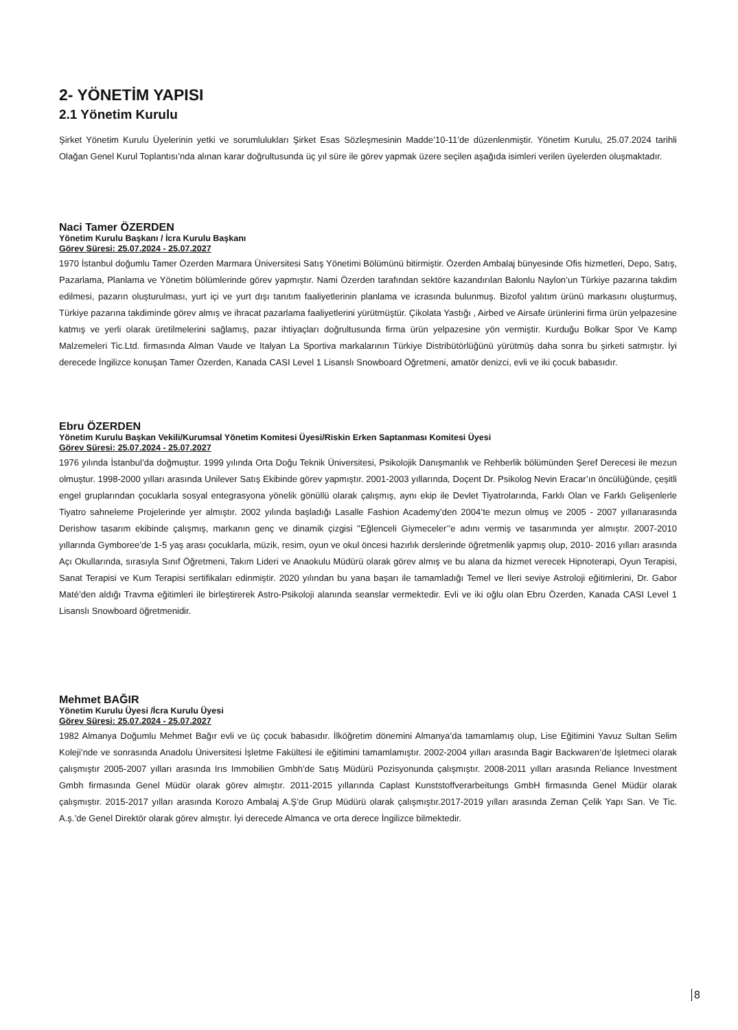2- YÖNETİM YAPISI
2.1 Yönetim Kurulu
Şirket Yönetim Kurulu Üyelerinin yetki ve sorumlulukları Şirket Esas Sözleşmesinin Madde’10-11’de düzenlenmiştir. Yönetim Kurulu, 25.07.2024 tarihli Olağan Genel Kurul Toplantısı’nda alınan karar doğrultusunda üç yıl süre ile görev yapmak üzere seçilen aşağıda isimleri verilen üyelerden oluşmaktadır.
Naci Tamer ÖZERDEN
Yönetim Kurulu Başkanı / İcra Kurulu Başkanı
Görev Süresi: 25.07.2024 - 25.07.2027
1970 İstanbul doğumlu Tamer Özerden Marmara Üniversitesi Satış Yönetimi Bölümünü bitirmiştir. Özerden Ambalaj bünyesinde Ofis hizmetleri, Depo, Satış, Pazarlama, Planlama ve Yönetim bölümlerinde görev yapmıştır. Nami Özerden tarafından sektöre kazandırılan Balonlu Naylon’un Türkiye pazarına takdim edilmesi, pazarın oluşturulması, yurt içi ve yurt dışı tanıtım faaliyetlerinin planlama ve icrasında bulunmuş. Bizofol yalıtım ürünü markasını oluşturmuş, Türkiye pazarına takdiminde görev almış ve ihracat pazarlama faaliyetlerini yürütmüştür. Çikolata Yastığı , Airbed ve Airsafe ürünlerini firma ürün yelpazesine katmış ve yerli olarak üretilmelerini sağlamış, pazar ihtiyaçları doğrultusunda firma ürün yelpazesine yön vermiştir. Kurduğu Bolkar Spor Ve Kamp Malzemeleri Tic.Ltd. firmasında Alman Vaude ve Italyan La Sportiva markalarının Türkiye Distribütörlüğünü yürütmüş daha sonra bu şirketi satmıştır. İyi derecede İngilizce konuşan Tamer Özerden, Kanada CASI Level 1 Lisanslı Snowboard Öğretmeni, amatör denizci, evli ve iki çocuk babasıdır.
Ebru ÖZERDEN
Yönetim Kurulu Başkan Vekili/Kurumsal Yönetim Komitesi Üyesi/Riskin Erken Saptanması Komitesi Üyesi
Görev Süresi: 25.07.2024 - 25.07.2027
1976 yılında İstanbul’da doğmuştur. 1999 yılında Orta Doğu Teknik Üniversitesi, Psikolojik Danışmanlık ve Rehberlik bölümünden Şeref Derecesi ile mezun olmuştur. 1998-2000 yılları arasında Unilever Satış Ekibinde görev yapmıştır. 2001-2003 yıllarında, Doçent Dr. Psikolog Nevin Eracar’ın öncülüğünde, çeşitli engel gruplarından çocuklarla sosyal entegrasyona yönelik gönüllü olarak çalışmış, aynı ekip ile Devlet Tiyatrolarında, Farklı Olan ve Farklı Gelişenlerle Tiyatro sahneleme Projelerinde yer almıştır. 2002 yılında başladığı Lasalle Fashion Academy’den 2004’te mezun olmuş ve 2005 - 2007 yıllarıarasında Derishow tasarım ekibinde çalışmış, markanın genç ve dinamik çizgisi ''Eğlenceli Giymeceler’’e adını vermiş ve tasarımında yer almıştır. 2007-2010 yıllarında Gymboree’de 1-5 yaş arası çocuklarla, müzik, resim, oyun ve okul öncesi hazırlık derslerinde öğretmenlik yapmış olup, 2010- 2016 yılları arasında Açı Okullarında, sırasıyla Sınıf Öğretmeni, Takım Lideri ve Anaokulu Müdürü olarak görev almış ve bu alana da hizmet verecek Hipnoterapi, Oyun Terapisi, Sanat Terapisi ve Kum Terapisi sertifikaları edinmiştir. 2020 yılından bu yana başarı ile tamamladığı Temel ve İleri seviye Astroloji eğitimlerini, Dr. Gabor Maté’den aldığı Travma eğitimleri ile birleştirerek Astro-Psikoloji alanında seanslar vermektedir. Evli ve iki oğlu olan Ebru Özerden, Kanada CASI Level 1 Lisanslı Snowboard öğretmenidir.
Mehmet BAĞIR
Yönetim Kurulu Üyesi /İcra Kurulu Üyesi
Görev Süresi: 25.07.2024 - 25.07.2027
1982 Almanya Doğumlu Mehmet Bağır evli ve üç çocuk babasıdır. İlköğretim dönemini Almanya’da tamamlamış olup, Lise Eğitimini Yavuz Sultan Selim Koleji’nde ve sonrasında Anadolu Üniversitesi İşletme Fakültesi ile eğitimini tamamlamıştır. 2002-2004 yılları arasında Bagir Backwaren’de İşletmeci olarak çalışmıştır 2005-2007 yılları arasında Irıs Immobilien Gmbh’de Satış Müdürü Pozisyonunda çalışmıştır. 2008-2011 yılları arasında Reliance Investment Gmbh firmasında Genel Müdür olarak görev almıştır. 2011-2015 yıllarında Caplast Kunststoffverarbeitungs GmbH firmasında Genel Müdür olarak çalışmıştır. 2015-2017 yılları arasında Korozo Ambalaj A.Ş’de Grup Müdürü olarak çalışmıştır.2017-2019 yılları arasında Zeman Çelik Yapı San. Ve Tic. A.ş.’de Genel Direktör olarak görev almıştır. İyi derecede Almanca ve orta derece İngilizce bilmektedir.
8